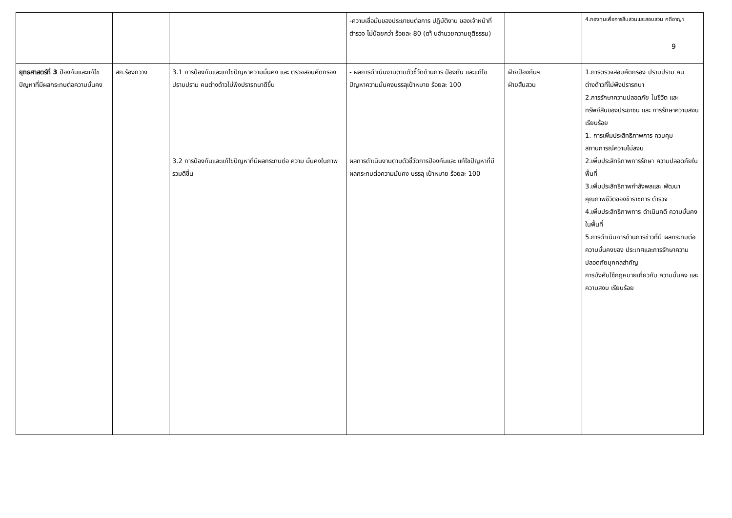| | | | -ความเชื่อมั่นของประชาชนต่อการ ปฏิบัติงาน ของเจ้าหน้าที่ตำรวจ ไม่น้อยกว่า ร้อยละ 80 (ดา้ นอำนวยความยุติธรรม) | | 4.กองทุนเพื่อการสืบสวนและสอบสวน คดีอาญา 9 |
| ยุทธศาสตร์ที่ 3 ป้องกันและแก้ไขปัญหาที่มีผลกระทบต่อความมั่นคง | สภ.ร้องกวาง | 3.1 การป้องกันและแกไขปัญหาความมั่นคง และ ตรวจสอบคัดกรอง ปราบปราม คนต่างด้าวไม่พึงปรารถนาดีขึ้น 3.2 การป้องกันและแก้ไขปัญหาที่มีผลกระทบต่อ ความ มั่นคงในภาพรวมดีขึ้น | - ผลการดำเนินงานตามตัวชี้วัดด้านการ ป้องกัน และแก้ไขปัญหาความมั่นคงบรรลุเป้าหมาย ร้อยละ 100 ผลการดำเนินงานตามตัวชี้วัดการป้องกันและ แก้ไขปัญหาที่มีผลกระทบต่อความมั่นคง บรรลุ เป้าหมาย ร้อยละ 100 | ฝ่ายป้องกันฯ ฝ่ายสืบสวน | 1.การตรวจสอบคัดกรอง ปราบปราม คนต่างด้าวที่ไม่พึงปรารถนา 2.การรักษาความปลอดภัย ในชีวิต และ ทรัพย์สินของประชาชน และ การรักษาความสงบเรียบร้อย 1. การเพิ่มประสิทธิภาพการ ควบคุม สถานการณ์ความไม่สงบ 2.เพิ่มประสิทธิภาพการรักษา ความปลอดภัยในพื้นที่ 3.เพิ่มประสิทธิภาพกำลังพลและ พัฒนาคุณภาพชีวิตของข้าราชการ ตำรวจ 4.เพิ่มประสิทธิภาพการ ดำเนินคดี ความมั่นคงในพื้นที่ 5.การดำเนินการด้านการข่าวที่มี ผลกระทบต่อความมั่นคงของ ประเทศและการรักษาความ ปลอดภัยบุคคลสำคัญ การบังคับใช้กฎหมายเกี่ยวกับ ความมั่นคง และความสงบ เรียบร้อย |